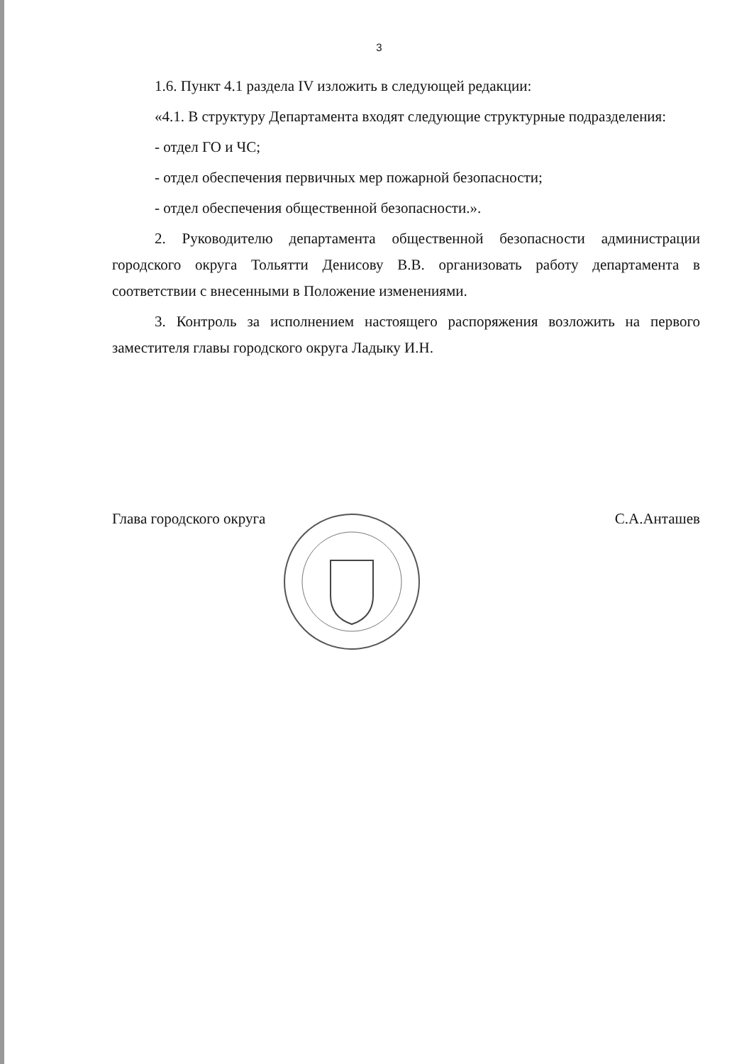3
1.6. Пункт 4.1 раздела IV изложить в следующей редакции:
«4.1. В структуру Департамента входят следующие структурные подразделения:
- отдел ГО и ЧС;
- отдел обеспечения первичных мер пожарной безопасности;
- отдел обеспечения общественной безопасности.».
2. Руководителю департамента общественной безопасности администрации городского округа Тольятти Денисову В.В. организовать работу департамента в соответствии с внесенными в Положение изменениями.
3. Контроль за исполнением настоящего распоряжения возложить на первого заместителя главы городского округа Ладыку И.Н.
Глава городского округа С.А.Анташев